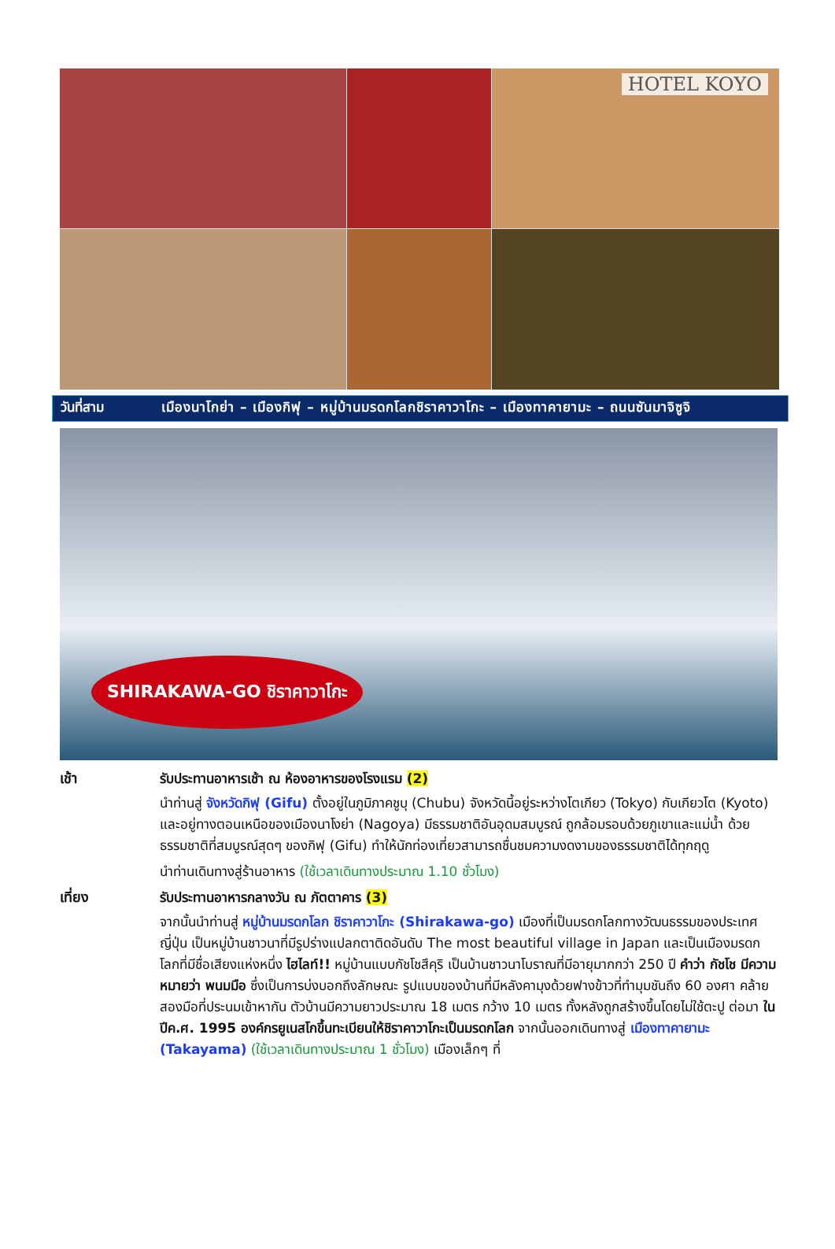HOTEL KOYO
วันที่สาม เมืองนาโกย่า – เมืองกิฟุ – หมู่บ้านมรดกโลกชิราคาวาโกะ – เมืองทาคายามะ – ถนนซันมาจิซูจิ
SHIRAKAWA-GO ชิราคาวาโกะ
เช้า
รับประทานอาหารเช้า ณ ห้องอาหารของโรงแรม (2)
นำท่านสู่ จังหวัดกิฟุ (Gifu) ตั้งอยู่ในภูมิภาคชูบุ (Chubu) จังหวัดนี้อยู่ระหว่างโตเกียว (Tokyo) กับเกียวโต (Kyoto) และอยู่ทางตอนเหนือของเมืองนาโงย่า (Nagoya) มีธรรมชาติอันอุดมสมบูรณ์ ถูกล้อมรอบด้วยภูเขาและแม่น้ำ ด้วยธรรมชาติที่สมบูรณ์สุดๆ ของกิฟุ (Gifu) ทำให้นักท่องเที่ยวสามารถชื่นชมความงดงามของธรรมชาติได้ทุกฤดู
นำท่านเดินทางสู่ร้านอาหาร (ใช้เวลาเดินทางประมาณ 1.10 ชั่วโมง)
เที่ยง
รับประทานอาหารกลางวัน ณ ภัตตาคาร (3)
จากนั้นนำท่านสู่ หมู่บ้านมรดกโลก ชิราคาวาโกะ (Shirakawa-go) เมืองที่เป็นมรดกโลกทางวัฒนธรรมของประเทศญี่ปุ่น เป็นหมู่บ้านชาวนาที่มีรูปร่างแปลกตาติดอันดับ The most beautiful village in Japan และเป็นเมืองมรดกโลกที่มีชื่อเสียงแห่งหนึ่ง ไฮไลท์!! หมู่บ้านแบบกัชโชสึคุริ เป็นบ้านชาวนาโบราณที่มีอายุมากกว่า 250 ปี คำว่า กัชโช มีความหมายว่า พนมมือ ซึ่งเป็นการบ่งบอกถึงลักษณะ รูปแบบของบ้านที่มีหลังคามุงด้วยฟางข้าวที่ทำมุมชันถึง 60 องศา คล้ายสองมือที่ประนมเข้าหากัน ตัวบ้านมีความยาวประมาณ 18 เมตร กว้าง 10 เมตร ทั้งหลังถูกสร้างขึ้นโดยไม่ใช้ตะปู ต่อมา ในปีค.ศ. 1995 องค์กรยูเนสโกขึ้นทะเบียนให้ชิราคาวาโกะเป็นมรดกโลก จากนั้นออกเดินทางสู่ เมืองทาคายามะ (Takayama) (ใช้เวลาเดินทางประมาณ 1 ชั่วโมง) เมืองเล็กๆ ที่